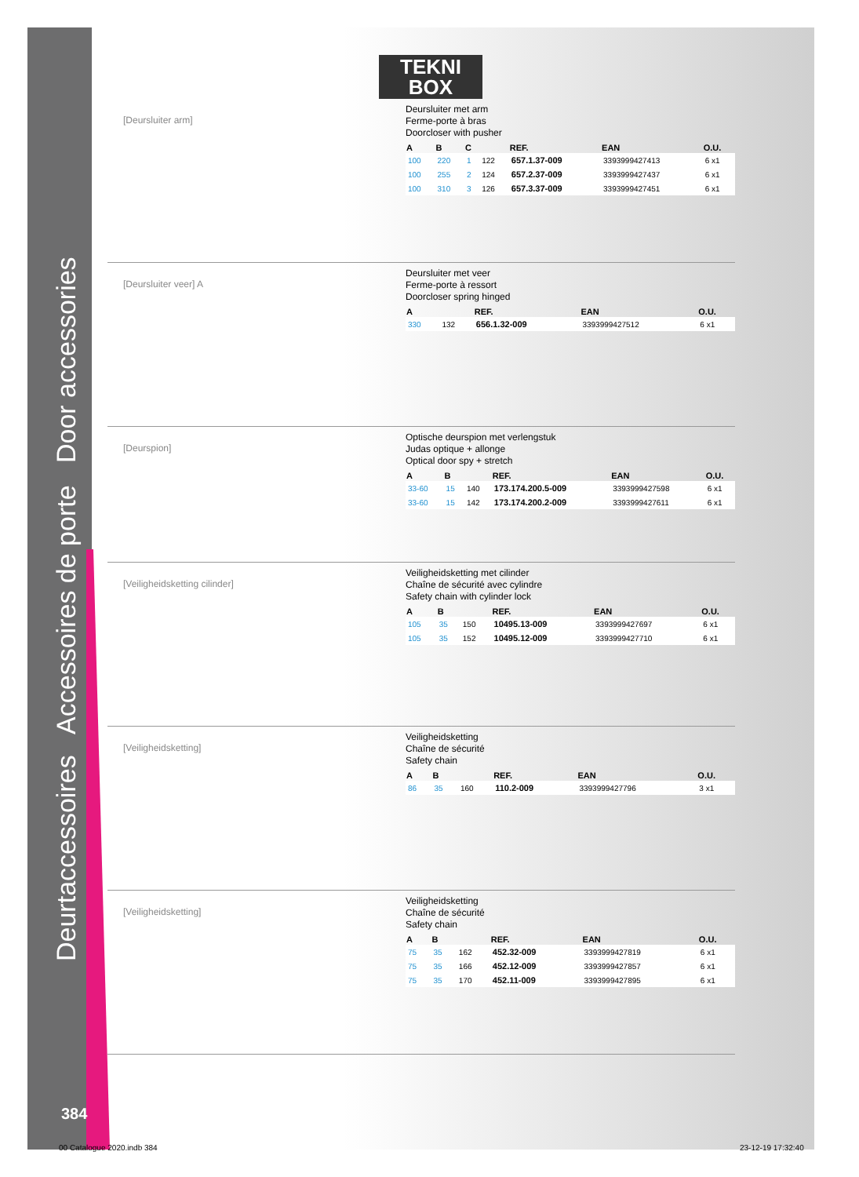TEKNI
BOX
[Deursluiter arm]
Deursluiter met arm
Ferme-porte à bras
Doorcloser with pusher
| A | B | C | | REF. | EAN | O.U. |
| --- | --- | --- | --- | --- | --- | --- |
| 100 | 220 | 1 | 122 | 657.1.37-009 | 3393999427413 | 6 x1 |
| 100 | 255 | 2 | 124 | 657.2.37-009 | 3393999427437 | 6 x1 |
| 100 | 310 | 3 | 126 | 657.3.37-009 | 3393999427451 | 6 x1 |
[Deursluiter veer] A
Deursluiter met veer
Ferme-porte à ressort
Doorcloser spring hinged
| A | | REF. | EAN | O.U. |
| --- | --- | --- | --- | --- |
| 330 | 132 | 656.1.32-009 | 3393999427512 | 6 x1 |
[Deurspion]
Optische deurspion met verlengstuk
Judas optique + allonge
Optical door spy + stretch
| A | B | | REF. | EAN | O.U. |
| --- | --- | --- | --- | --- | --- |
| 33-60 | 15 | 140 | 173.174.200.5-009 | 3393999427598 | 6 x1 |
| 33-60 | 15 | 142 | 173.174.200.2-009 | 3393999427611 | 6 x1 |
[Veiligheidsketting cilinder]
Veiligheidsketting met cilinder
Chaîne de sécurité avec cylindre
Safety chain with cylinder lock
| A | B | | REF. | EAN | O.U. |
| --- | --- | --- | --- | --- | --- |
| 105 | 35 | 150 | 10495.13-009 | 3393999427697 | 6 x1 |
| 105 | 35 | 152 | 10495.12-009 | 3393999427710 | 6 x1 |
[Veiligheidsketting]
Veiligheidsketting
Chaîne de sécurité
Safety chain
| A | B | | REF. | EAN | O.U. |
| --- | --- | --- | --- | --- | --- |
| 86 | 35 | 160 | 110.2-009 | 3393999427796 | 3 x1 |
[Veiligheidsketting]
Veiligheidsketting
Chaîne de sécurité
Safety chain
| A | B | | REF. | EAN | O.U. |
| --- | --- | --- | --- | --- | --- |
| 75 | 35 | 162 | 452.32-009 | 3393999427819 | 6 x1 |
| 75 | 35 | 166 | 452.12-009 | 3393999427857 | 6 x1 |
| 75 | 35 | 170 | 452.11-009 | 3393999427895 | 6 x1 |
Deurtaccessoires Accessoires de porte Door accessories
384
00 Catalogue 2020.indb 384 23-12-19 17:32:40